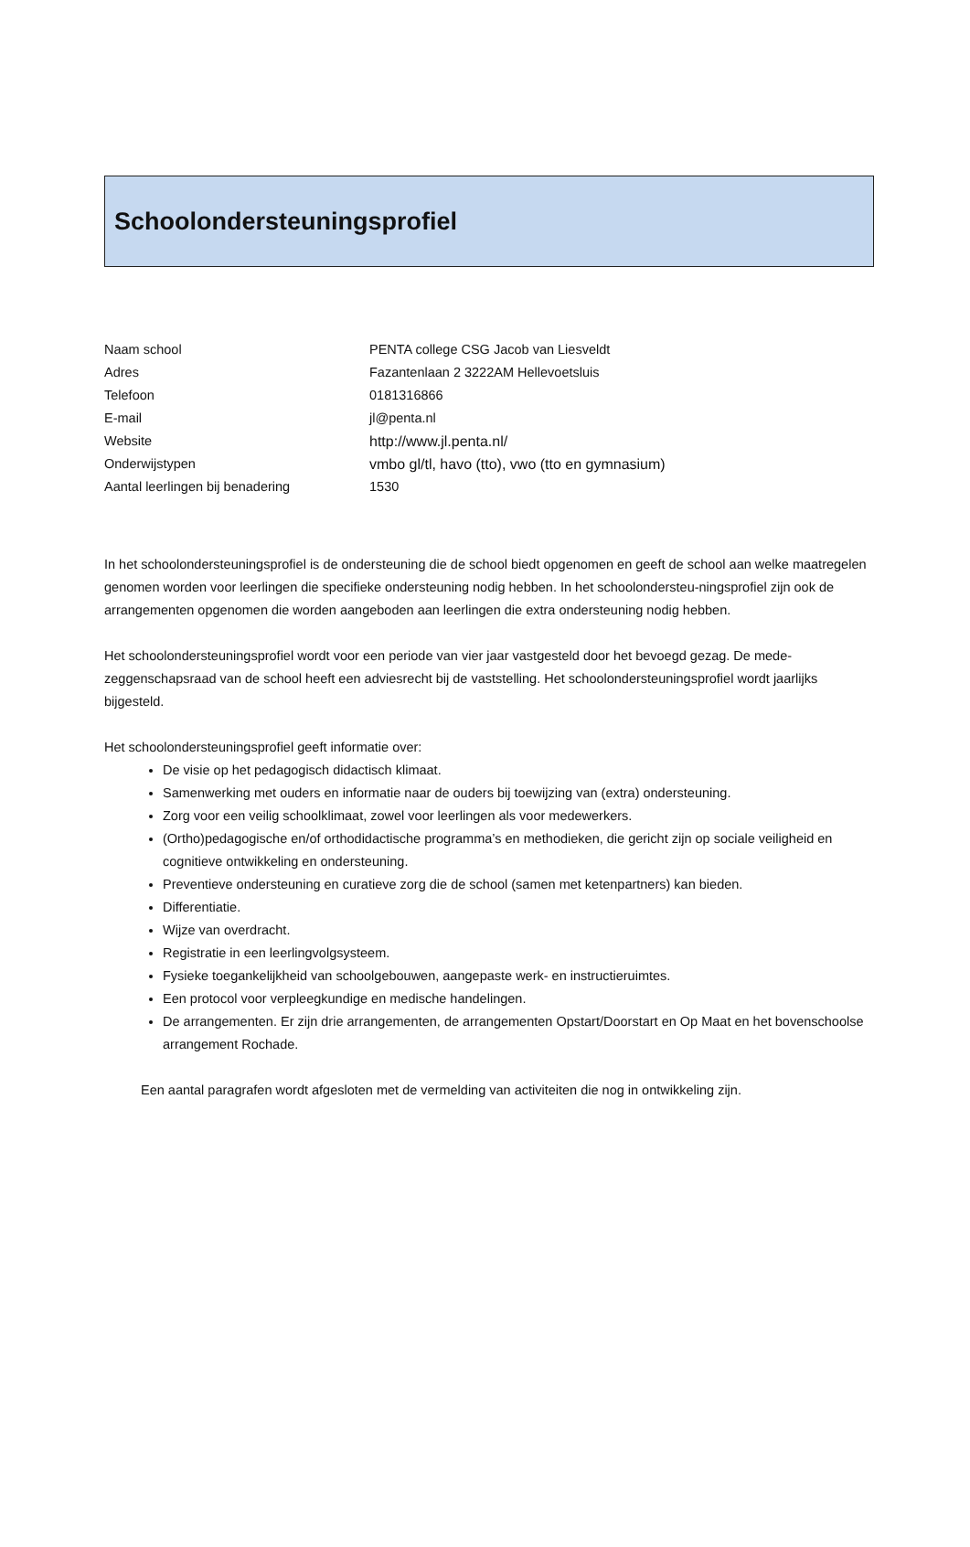Schoolondersteuningsprofiel
| Naam school | PENTA college CSG Jacob van Liesveldt |
| Adres | Fazantenlaan 2 3222AM Hellevoetsluis |
| Telefoon | 0181316866 |
| E-mail | jl@penta.nl |
| Website | http://www.jl.penta.nl/ |
| Onderwijstypen | vmbo gl/tl, havo (tto), vwo (tto en gymnasium) |
| Aantal leerlingen bij benadering | 1530 |
In het schoolondersteuningsprofiel is de ondersteuning die de school biedt opgenomen en geeft de school aan welke maatregelen genomen worden voor leerlingen die specifieke ondersteuning nodig hebben. In het schoolondersteu-ningsprofiel zijn ook de arrangementen opgenomen die worden aangeboden aan leerlingen die extra ondersteuning nodig hebben.
Het schoolondersteuningsprofiel wordt voor een periode van vier jaar vastgesteld door het bevoegd gezag. De mede-zeggenschapsraad van de school heeft een adviesrecht bij de vaststelling. Het schoolondersteuningsprofiel wordt jaarlijks bijgesteld.
Het schoolondersteuningsprofiel geeft informatie over:
De visie op het pedagogisch didactisch klimaat.
Samenwerking met ouders en informatie naar de ouders bij toewijzing van (extra) ondersteuning.
Zorg voor een veilig schoolklimaat, zowel voor leerlingen als voor medewerkers.
(Ortho)pedagogische en/of orthodidactische programma’s en methodieken, die gericht zijn op sociale veiligheid en cognitieve ontwikkeling en ondersteuning.
Preventieve ondersteuning en curatieve zorg die de school (samen met ketenpartners) kan bieden.
Differentiatie.
Wijze van overdracht.
Registratie in een leerlingvolgsysteem.
Fysieke toegankelijkheid van schoolgebouwen, aangepaste werk- en instructieruimtes.
Een protocol voor verpleegkundige en medische handelingen.
De arrangementen. Er zijn drie arrangementen, de arrangementen Opstart/Doorstart en Op Maat en het bovenschoolse arrangement Rochade.
Een aantal paragrafen wordt afgesloten met de vermelding van activiteiten die nog in ontwikkeling zijn.